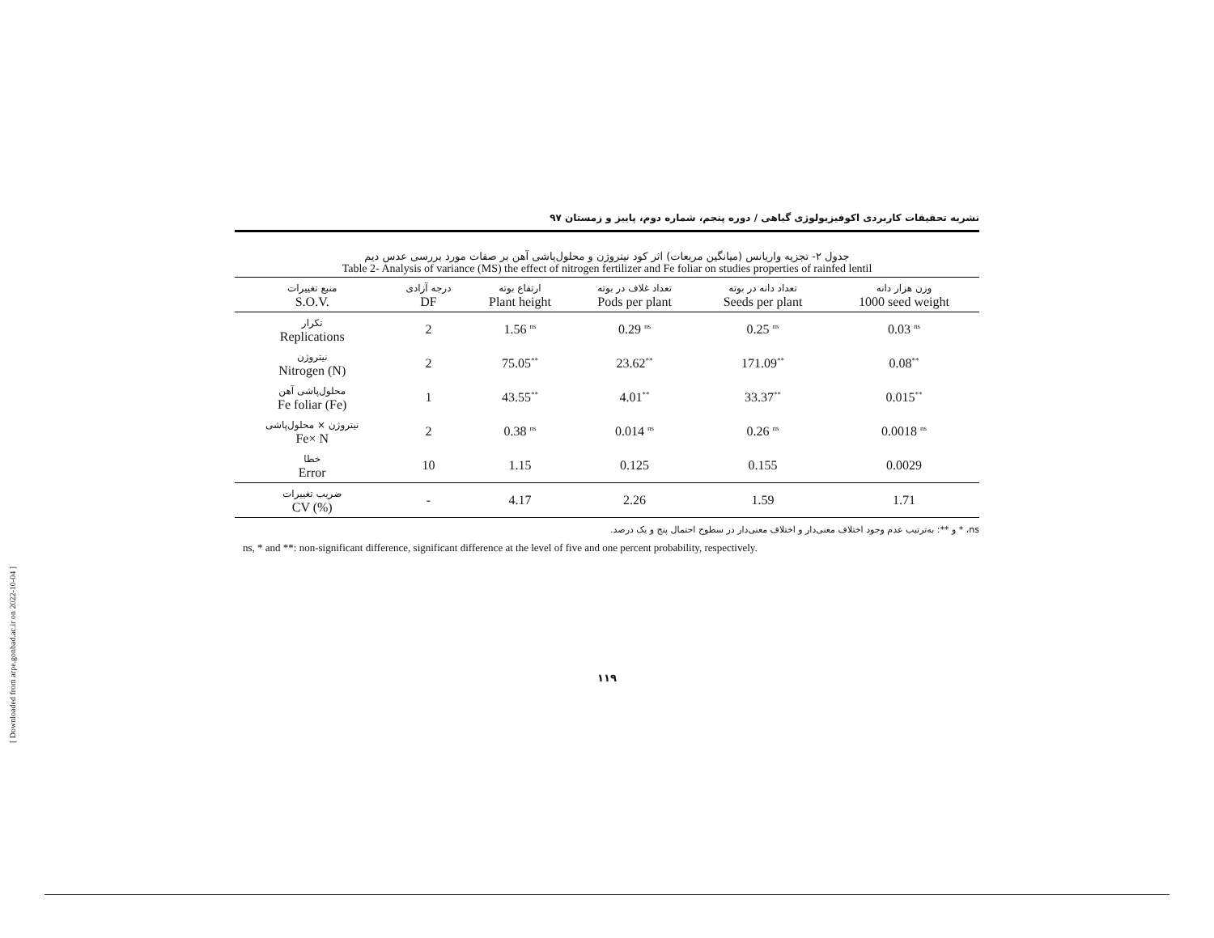[ Downloaded from arpe.gonbad.ac.ir on 2022-10-04 ]
نشریه تحقیقات کاربردی اکوفیزیولوژی گیاهی / دوره پنجم، شماره دوم، پاییز و زمستان ۹۷
جدول ۲- تجزیه واریانس (میانگین مربعات) اثر کود نیتروژن و محلول‌پاشی آهن بر صفات مورد بررسی عدس دیم
Table 2- Analysis of variance (MS) the effect of nitrogen fertilizer and Fe foliar on studies properties of rainfed lentil
| منبع تغییرات S.O.V. | درجه آزادی DF | ارتفاع بوته Plant height | تعداد غلاف در بوته Pods per plant | تعداد دانه در بوته Seeds per plant | وزن هزار دانه 1000 seed weight |
| --- | --- | --- | --- | --- | --- |
| تکرار Replications | 2 | 1.56 <sup>ns</sup> | 0.29 <sup>ns</sup> | 0.25 <sup>ns</sup> | 0.03 <sup>ns</sup> |
| نیتروژن Nitrogen (N) | 2 | 75.05<sup>**</sup> | 23.62<sup>**</sup> | 171.09<sup>**</sup> | 0.08<sup>**</sup> |
| محلول‌پاشی آهن Fe foliar (Fe) | 1 | 43.55<sup>**</sup> | 4.01<sup>**</sup> | 33.37<sup>**</sup> | 0.015<sup>**</sup> |
| نیتروژن × محلول‌پاشی Fe× N | 2 | 0.38 <sup>ns</sup> | 0.014 <sup>ns</sup> | 0.26 <sup>ns</sup> | 0.0018 <sup>ns</sup> |
| خطا Error | 10 | 1.15 | 0.125 | 0.155 | 0.0029 |
| ضریب تغییرات CV (%) | - | 4.17 | 2.26 | 1.59 | 1.71 |
ns، * و **: به‌ترتیب عدم وجود اختلاف معنی‌دار و اختلاف معنی‌دار در سطوح احتمال پنج و یک درصد.
ns, * and **: non-significant difference, significant difference at the level of five and one percent probability, respectively.
۱۱۹